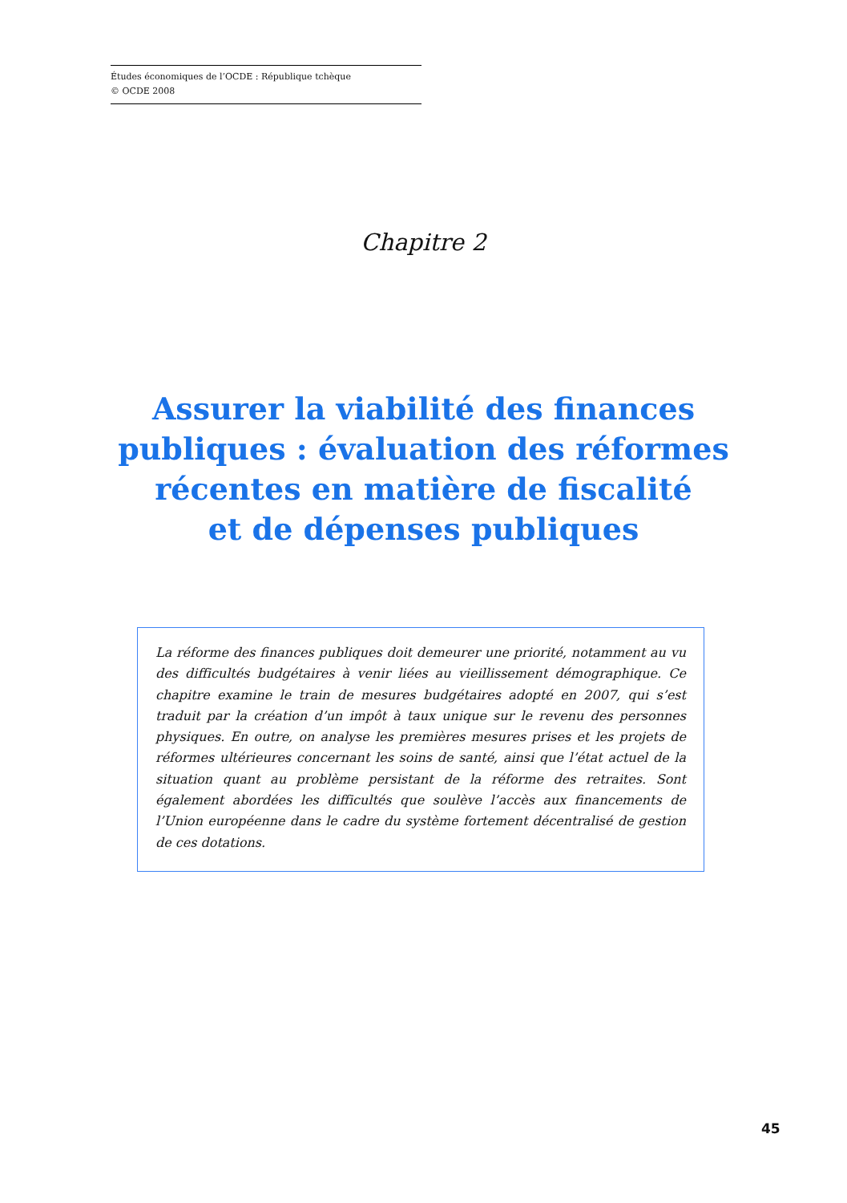Études économiques de l’OCDE : République tchèque
© OCDE 2008
Chapitre 2
Assurer la viabilité des finances
publiques : évaluation des réformes
récentes en matière de fiscalité
et de dépenses publiques
La réforme des finances publiques doit demeurer une priorité, notamment au vu des difficultés budgétaires à venir liées au vieillissement démographique. Ce chapitre examine le train de mesures budgétaires adopté en 2007, qui s’est traduit par la création d’un impôt à taux unique sur le revenu des personnes physiques. En outre, on analyse les premières mesures prises et les projets de réformes ultérieures concernant les soins de santé, ainsi que l’état actuel de la situation quant au problème persistant de la réforme des retraites. Sont également abordées les difficultés que soulève l’accès aux financements de l’Union européenne dans le cadre du système fortement décentralisé de gestion de ces dotations.
45